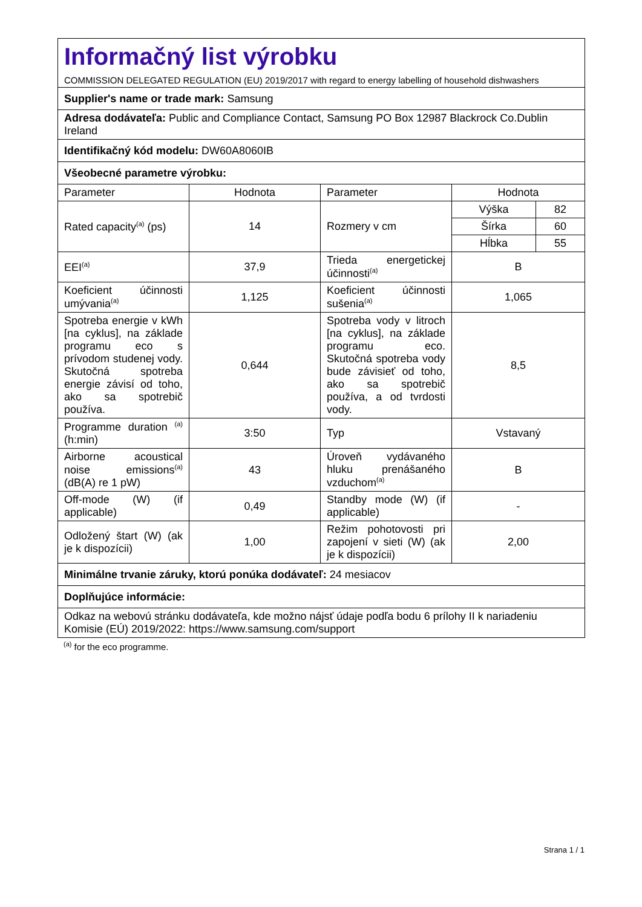| Informačný list výrobku COMMISSION DELEGATED REGULATION (EU) 2019/2017 with regard to energy labelling of household dishwashers | | | |
| Supplier's name or trade mark: Samsung | | | |
| Adresa dodávateľa: Public and Compliance Contact, Samsung PO Box 12987 Blackrock Co.Dublin Ireland | | | |
| Identifikačný kód modelu: DW60A8060IB | | | |
| Všeobecné parametre výrobku: | | | |
| Parameter | Hodnota | Parameter | Hodnota |
| Rated capacity<sup>(a)</sup> (ps) | 14 | Rozmery v cm | / Výška / 82 / / Šírka / 60 / / Hĺbka / 55 / |
| EEI<sup>(a)</sup> | 37,9 | Trieda energetickej účinnosti<sup>(a)</sup> | B |
| Koeficient účinnosti umývania<sup>(a)</sup> | 1,125 | Koeficient účinnosti sušenia<sup>(a)</sup> | 1,065 |
| Spotreba energie v kWh [na cyklus], na základe programu eco s prívodom studenej vody. Skutočná spotreba energie závisí od toho, ako sa spotrebič používa. | 0,644 | Spotreba vody v litroch [na cyklus], na základe programu eco. Skutočná spotreba vody bude závisieť od toho, ako sa spotrebič používa, a od tvrdosti vody. | 8,5 |
| Programme duration <sup>(a)</sup> (h:min) | 3:50 | Typ | Vstavaný |
| Airborne acoustical noise emissions<sup>(a)</sup> (dB(A) re 1 pW) | 43 | Úroveň vydávaného hluku prenášaného vzduchom<sup>(a)</sup> | B |
| Off-mode (W) (if applicable) | 0,49 | Standby mode (W) (if applicable) | - |
| Odložený štart (W) (ak je k dispozícii) | 1,00 | Režim pohotovosti pri zapojení v sieti (W) (ak je k dispozícii) | 2,00 |
| Minimálne trvanie záruky, ktorú ponúka dodávateľ: 24 mesiacov | | | |
| Doplňujúce informácie: | | | |
| Odkaz na webovú stránku dodávateľa, kde možno nájsť údaje podľa bodu 6 prílohy II k nariadeniu Komisie (EÚ) 2019/2022: https://www.samsung.com/support | | | |
<sup>(a)</sup> for the eco programme.
Strana 1 / 1